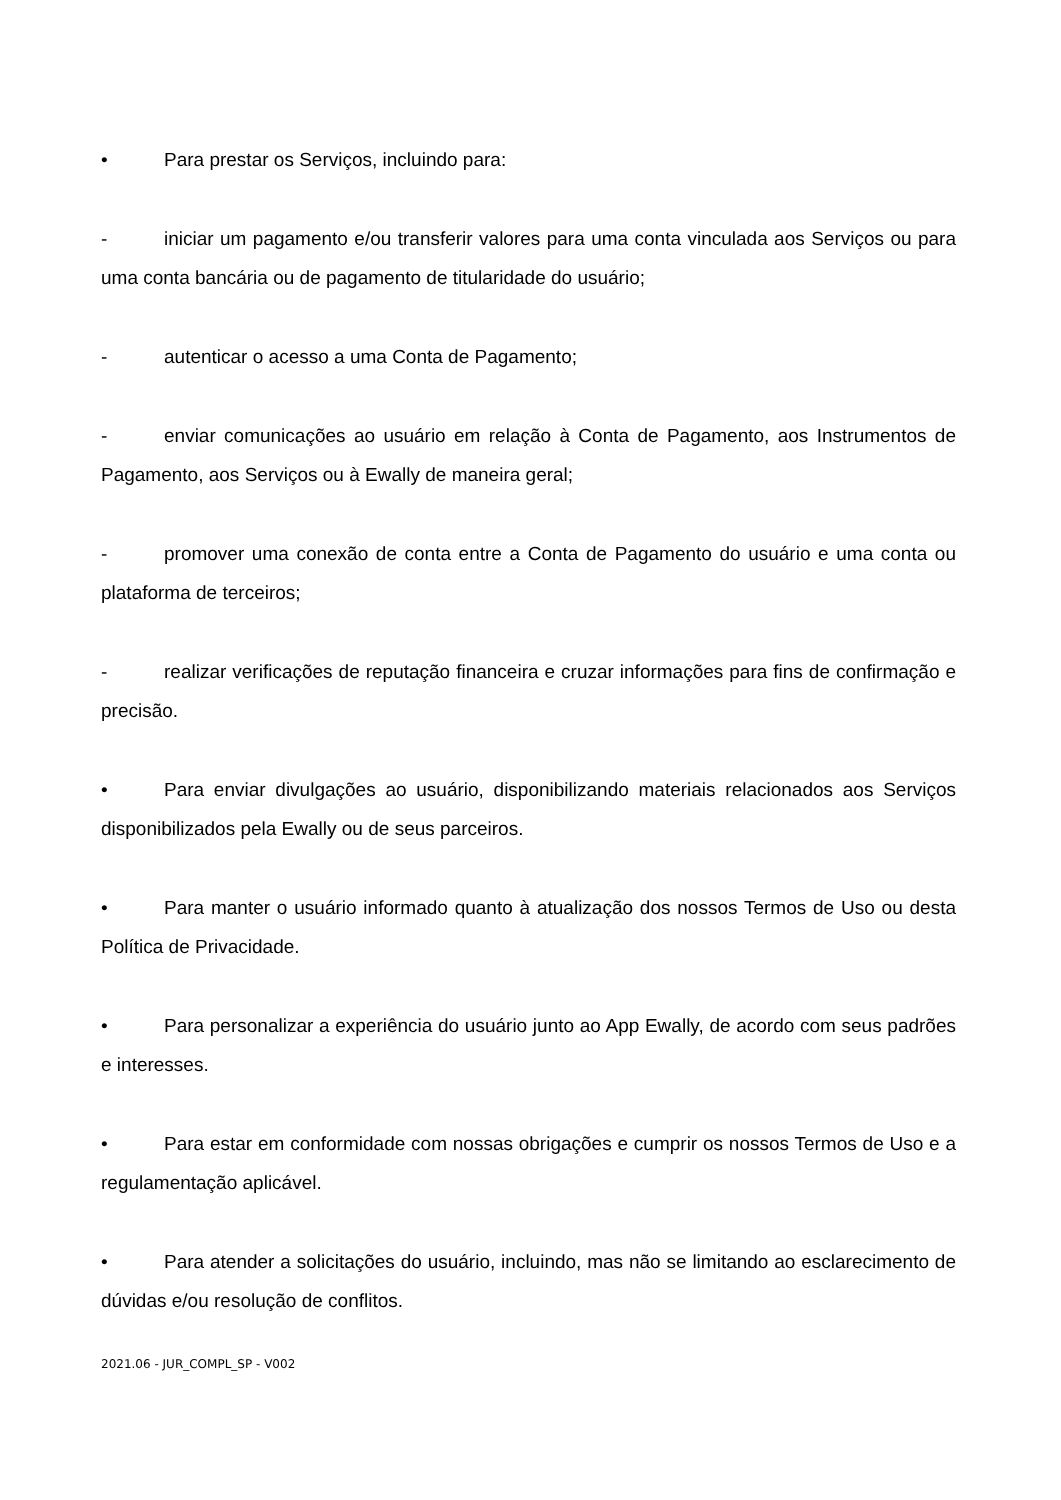• Para prestar os Serviços, incluindo para:
- iniciar um pagamento e/ou transferir valores para uma conta vinculada aos Serviços ou para uma conta bancária ou de pagamento de titularidade do usuário;
- autenticar o acesso a uma Conta de Pagamento;
- enviar comunicações ao usuário em relação à Conta de Pagamento, aos Instrumentos de Pagamento, aos Serviços ou à Ewally de maneira geral;
- promover uma conexão de conta entre a Conta de Pagamento do usuário e uma conta ou plataforma de terceiros;
- realizar verificações de reputação financeira e cruzar informações para fins de confirmação e precisão.
• Para enviar divulgações ao usuário, disponibilizando materiais relacionados aos Serviços disponibilizados pela Ewally ou de seus parceiros.
• Para manter o usuário informado quanto à atualização dos nossos Termos de Uso ou desta Política de Privacidade.
• Para personalizar a experiência do usuário junto ao App Ewally, de acordo com seus padrões e interesses.
• Para estar em conformidade com nossas obrigações e cumprir os nossos Termos de Uso e a regulamentação aplicável.
• Para atender a solicitações do usuário, incluindo, mas não se limitando ao esclarecimento de dúvidas e/ou resolução de conflitos.
2021.06 - JUR_COMPL_SP - V002